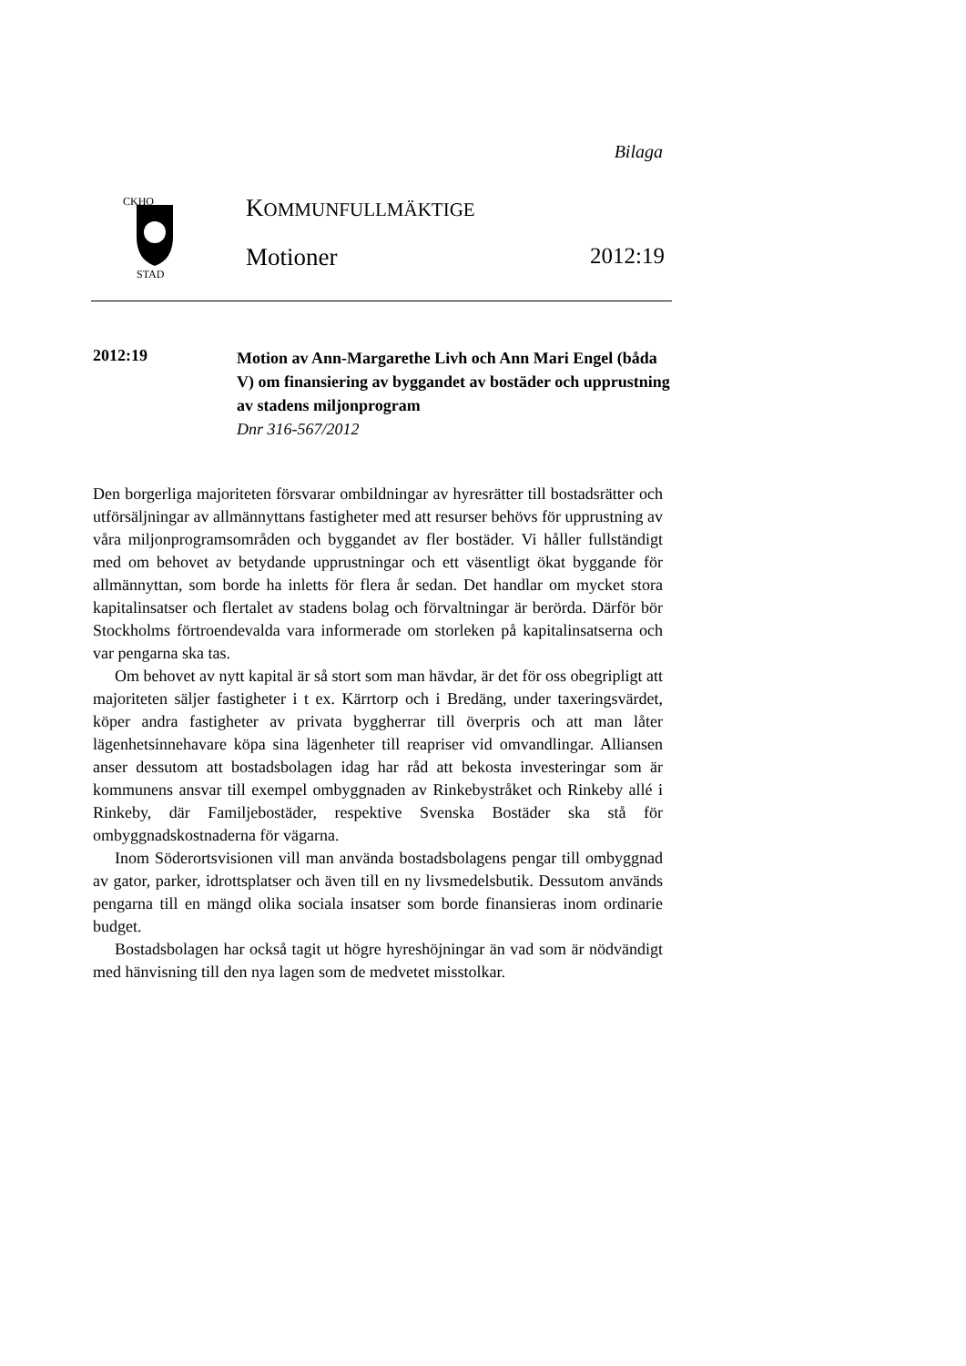Bilaga
CKHO
STAD
KOMMUNFULLMÄKTIGE
Motioner 2012:19
2012:19
Motion av Ann-Margarethe Livh och Ann Mari Engel (båda V) om finansiering av byggandet av bostäder och upprustning av stadens miljonprogram
Dnr 316-567/2012
Den borgerliga majoriteten försvarar ombildningar av hyresrätter till bostadsrätter och utförsäljningar av allmännyttans fastigheter med att resurser behövs för upprustning av våra miljonprogramsområden och byggandet av fler bostäder. Vi håller fullständigt med om behovet av betydande upprustningar och ett väsentligt ökat byggande för allmännyttan, som borde ha inletts för flera år sedan. Det handlar om mycket stora kapitalinsatser och flertalet av stadens bolag och förvaltningar är berörda. Därför bör Stockholms förtroendevalda vara informerade om storleken på kapitalinsatserna och var pengarna ska tas.
Om behovet av nytt kapital är så stort som man hävdar, är det för oss obegripligt att majoriteten säljer fastigheter i t ex. Kärrtorp och i Bredäng, under taxeringsvärdet, köper andra fastigheter av privata byggherrar till överpris och att man låter lägenhetsinnehavare köpa sina lägenheter till reapriser vid omvandlingar. Alliansen anser dessutom att bostadsbolagen idag har råd att bekosta investeringar som är kommunens ansvar till exempel ombyggnaden av Rinkebystråket och Rinkeby allé i Rinkeby, där Familjebostäder, respektive Svenska Bostäder ska stå för ombyggnadskostnaderna för vägarna.
Inom Söderortsvisionen vill man använda bostadsbolagens pengar till ombyggnad av gator, parker, idrottsplatser och även till en ny livsmedelsbutik. Dessutom används pengarna till en mängd olika sociala insatser som borde finansieras inom ordinarie budget.
Bostadsbolagen har också tagit ut högre hyreshöjningar än vad som är nödvändigt med hänvisning till den nya lagen som de medvetet misstolkar.